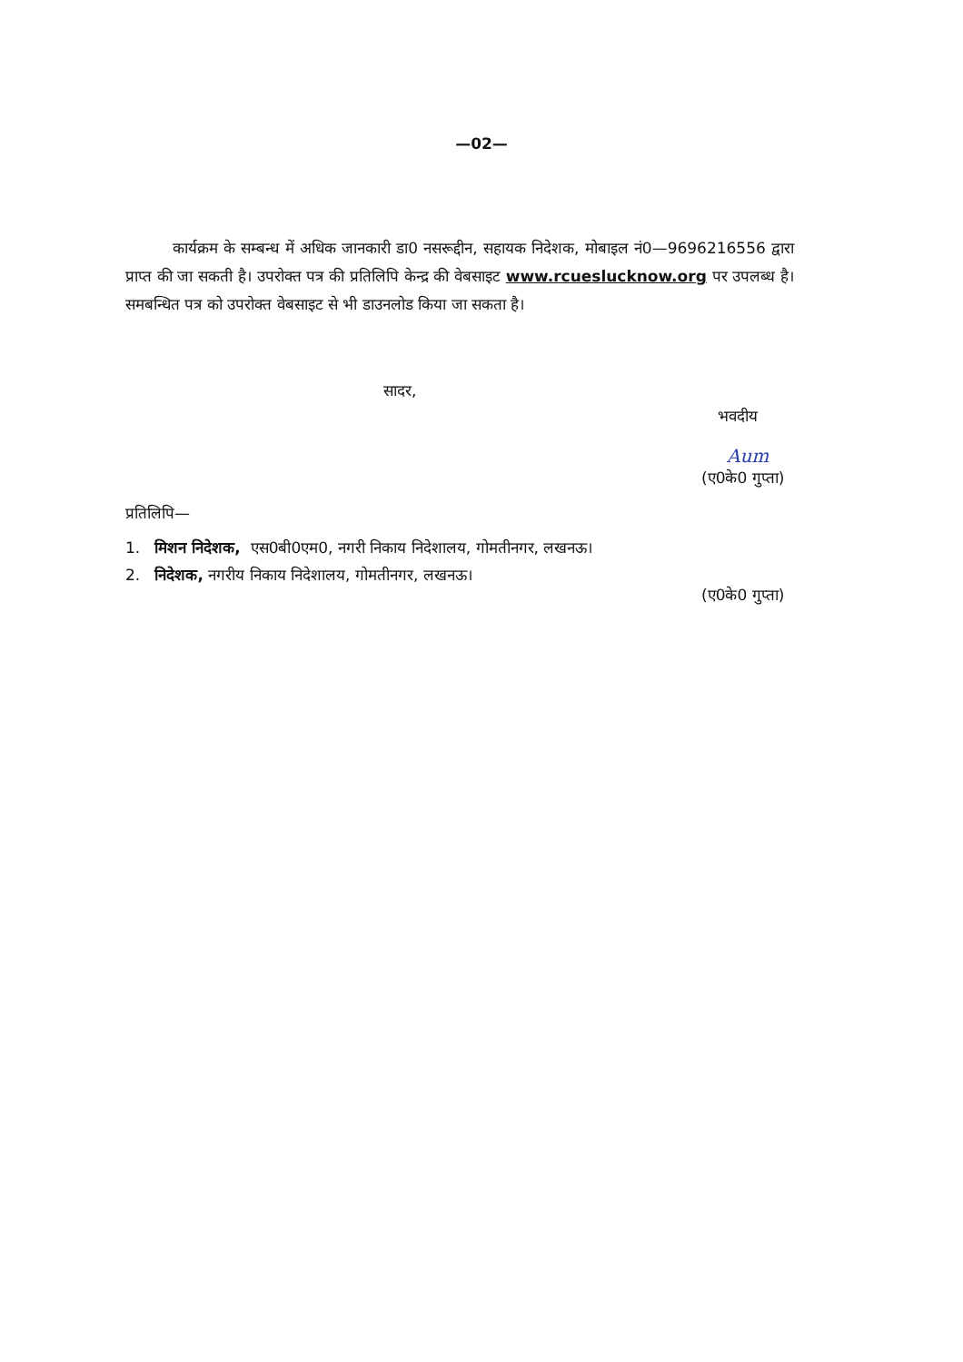—02—
कार्यक्रम के सम्बन्ध में अधिक जानकारी डा0 नसरूद्दीन, सहायक निदेशक, मोबाइल नं0—9696216556 द्वारा प्राप्त की जा सकती है। उपरोक्त पत्र की प्रतिलिपि केन्द्र की वेबसाइट www.rcueslucknow.org पर उपलब्ध है। समबन्धित पत्र को उपरोक्त वेबसाइट से भी डाउनलोड किया जा सकता है।
सादर,
भवदीय
Aum
(ए0के0 गुप्ता)
प्रतिलिपि—
1. मिशन निदेशक, एस0बी0एम0, नगरी निकाय निदेशालय, गोमतीनगर, लखनऊ।
2. निदेशक, नगरीय निकाय निदेशालय, गोमतीनगर, लखनऊ।
(ए0के0 गुप्ता)